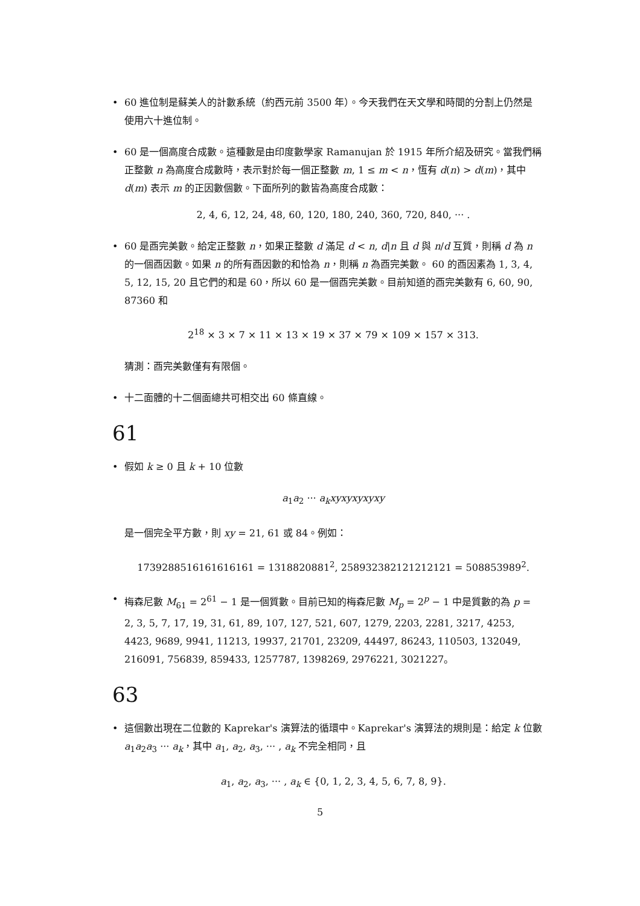• 60 進位制是蘇美人的計數系統（約西元前 3500 年）。今天我們在天文學和時間的分割上仍然是使用六十進位制。
• 60 是一個高度合成數。這種數是由印度數學家 Ramanujan 於 1915 年所介紹及研究。當我們稱正整數 n 為高度合成數時，表示對於每一個正整數 m, 1 ≤ m < n，恆有 d(n) > d(m)，其中 d(m) 表示 m 的正因數個數。下面所列的數皆為高度合成數：
2, 4, 6, 12, 24, 48, 60, 120, 180, 240, 360, 720, 840, ··· .
• 60 是酉完美數。給定正整數 n，如果正整數 d 滿足 d < n, d|n 且 d 與 n/d 互質，則稱 d 為 n 的一個酉因數。如果 n 的所有酉因數的和恰為 n，則稱 n 為酉完美數。 60 的酉因素為 1, 3, 4, 5, 12, 15, 20 且它們的和是 60，所以 60 是一個酉完美數。目前知道的酉完美數有 6, 60, 90, 87360 和
2<sup>18</sup> × 3 × 7 × 11 × 13 × 19 × 37 × 79 × 109 × 157 × 313.
猜測：酉完美數僅有有限個。
• 十二面體的十二個面總共可相交出 60 條直線。
61
• 假如 k ≥ 0 且 k + 10 位數
a<sub>1</sub>a<sub>2</sub> ··· a<sub>k</sub>xyxyxyxyxy
是一個完全平方數，則 xy = 21, 61 或 84。例如：
1739288516161616161 = 1318820881<sup>2</sup>, 258932382121212121 = 508853989<sup>2</sup>.
• 梅森尼數 M<sub>61</sub> = 2<sup>61</sup> − 1 是一個質數。目前已知的梅森尼數 M<sub>p</sub> = 2<sup>p</sup> − 1 中是質數的為 p = 2, 3, 5, 7, 17, 19, 31, 61, 89, 107, 127, 521, 607, 1279, 2203, 2281, 3217, 4253, 4423, 9689, 9941, 11213, 19937, 21701, 23209, 44497, 86243, 110503, 132049, 216091, 756839, 859433, 1257787, 1398269, 2976221, 3021227。
63
• 這個數出現在二位數的 Kaprekar's 演算法的循環中。Kaprekar's 演算法的規則是：給定 k 位數 a<sub>1</sub>a<sub>2</sub>a<sub>3</sub> ··· a<sub>k</sub>，其中 a<sub>1</sub>, a<sub>2</sub>, a<sub>3</sub>, ··· , a<sub>k</sub> 不完全相同，且
a<sub>1</sub>, a<sub>2</sub>, a<sub>3</sub>, ··· , a<sub>k</sub> ∈ {0, 1, 2, 3, 4, 5, 6, 7, 8, 9}.
5